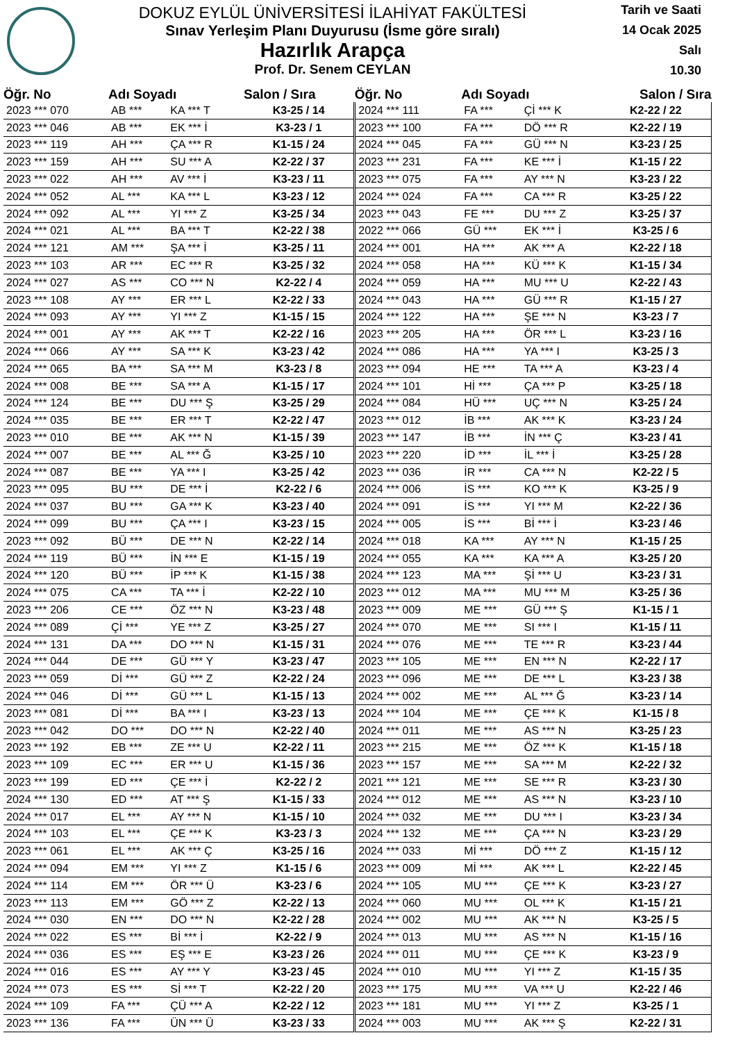DOKUZ EYLÜL ÜNİVERSİTESİ İLAHİYAT FAKÜLTESİ
Sınav Yerleşim Planı Duyurusu (İsme göre sıralı)
Hazırlık Arapça
Prof. Dr. Senem CEYLAN
Tarih ve Saati
14 Ocak 2025
Salı
10.30
| Öğr. No | Adı Soyadı | | Salon / Sıra | Öğr. No | Adı Soyadı | | Salon / Sıra |
| --- | --- | --- | --- | --- | --- | --- | --- |
| 2023 *** 070 | AB *** | KA *** T | K3-25 / 14 | 2024 *** 111 | FA *** | Çİ *** K | K2-22 / 22 |
| 2023 *** 046 | AB *** | EK *** İ | K3-23 / 1 | 2023 *** 100 | FA *** | DÖ *** R | K2-22 / 19 |
| 2023 *** 119 | AH *** | ÇA *** R | K1-15 / 24 | 2024 *** 045 | FA *** | GÜ *** N | K3-23 / 25 |
| 2023 *** 159 | AH *** | SU *** A | K2-22 / 37 | 2023 *** 231 | FA *** | KE *** İ | K1-15 / 22 |
| 2023 *** 022 | AH *** | AV *** İ | K3-23 / 11 | 2023 *** 075 | FA *** | AY *** N | K3-23 / 22 |
| 2024 *** 052 | AL *** | KA *** L | K3-23 / 12 | 2024 *** 024 | FA *** | CA *** R | K3-25 / 22 |
| 2024 *** 092 | AL *** | YI *** Z | K3-25 / 34 | 2023 *** 043 | FE *** | DU *** Z | K3-25 / 37 |
| 2024 *** 021 | AL *** | BA *** T | K2-22 / 38 | 2022 *** 066 | GÜ *** | EK *** İ | K3-25 / 6 |
| 2024 *** 121 | AM *** | ŞA *** İ | K3-25 / 11 | 2024 *** 001 | HA *** | AK *** A | K2-22 / 18 |
| 2023 *** 103 | AR *** | EC *** R | K3-25 / 32 | 2024 *** 058 | HA *** | KÜ *** K | K1-15 / 34 |
| 2024 *** 027 | AS *** | CO *** N | K2-22 / 4 | 2024 *** 059 | HA *** | MU *** U | K2-22 / 43 |
| 2023 *** 108 | AY *** | ER *** L | K2-22 / 33 | 2024 *** 043 | HA *** | GÜ *** R | K1-15 / 27 |
| 2024 *** 093 | AY *** | YI *** Z | K1-15 / 15 | 2024 *** 122 | HA *** | ŞE *** N | K3-23 / 7 |
| 2024 *** 001 | AY *** | AK *** T | K2-22 / 16 | 2023 *** 205 | HA *** | ÖR *** L | K3-23 / 16 |
| 2024 *** 066 | AY *** | SA *** K | K3-23 / 42 | 2024 *** 086 | HA *** | YA *** I | K3-25 / 3 |
| 2024 *** 065 | BA *** | SA *** M | K3-23 / 8 | 2023 *** 094 | HE *** | TA *** A | K3-23 / 4 |
| 2024 *** 008 | BE *** | SA *** A | K1-15 / 17 | 2024 *** 101 | Hİ *** | ÇA *** P | K3-25 / 18 |
| 2024 *** 124 | BE *** | DU *** Ş | K3-25 / 29 | 2024 *** 084 | HÜ *** | UÇ *** N | K3-25 / 24 |
| 2024 *** 035 | BE *** | ER *** T | K2-22 / 47 | 2023 *** 012 | İB *** | AK *** K | K3-23 / 24 |
| 2023 *** 010 | BE *** | AK *** N | K1-15 / 39 | 2023 *** 147 | İB *** | İN *** Ç | K3-23 / 41 |
| 2024 *** 007 | BE *** | AL *** Ğ | K3-25 / 10 | 2023 *** 220 | İD *** | İL *** İ | K3-25 / 28 |
| 2024 *** 087 | BE *** | YA *** I | K3-25 / 42 | 2023 *** 036 | İR *** | CA *** N | K2-22 / 5 |
| 2023 *** 095 | BU *** | DE *** İ | K2-22 / 6 | 2024 *** 006 | İS *** | KO *** K | K3-25 / 9 |
| 2024 *** 037 | BU *** | GA *** K | K3-23 / 40 | 2024 *** 091 | İS *** | YI *** M | K2-22 / 36 |
| 2024 *** 099 | BU *** | ÇA *** I | K3-23 / 15 | 2024 *** 005 | İS *** | Bİ *** İ | K3-23 / 46 |
| 2023 *** 092 | BÜ *** | DE *** N | K2-22 / 14 | 2024 *** 018 | KA *** | AY *** N | K1-15 / 25 |
| 2024 *** 119 | BÜ *** | İN *** E | K1-15 / 19 | 2024 *** 055 | KA *** | KA *** A | K3-25 / 20 |
| 2024 *** 120 | BÜ *** | İP *** K | K1-15 / 38 | 2024 *** 123 | MA *** | Şİ *** U | K3-23 / 31 |
| 2024 *** 075 | CA *** | TA *** İ | K2-22 / 10 | 2023 *** 012 | MA *** | MU *** M | K3-25 / 36 |
| 2023 *** 206 | CE *** | ÖZ *** N | K3-23 / 48 | 2023 *** 009 | ME *** | GÜ *** Ş | K1-15 / 1 |
| 2024 *** 089 | Çİ *** | YE *** Z | K3-25 / 27 | 2024 *** 070 | ME *** | SI *** I | K1-15 / 11 |
| 2024 *** 131 | DA *** | DO *** N | K1-15 / 31 | 2024 *** 076 | ME *** | TE *** R | K3-23 / 44 |
| 2024 *** 044 | DE *** | GÜ *** Y | K3-23 / 47 | 2023 *** 105 | ME *** | EN *** N | K2-22 / 17 |
| 2023 *** 059 | Dİ *** | GÜ *** Z | K2-22 / 24 | 2023 *** 096 | ME *** | DE *** L | K3-23 / 38 |
| 2024 *** 046 | Dİ *** | GÜ *** L | K1-15 / 13 | 2024 *** 002 | ME *** | AL *** Ğ | K3-23 / 14 |
| 2023 *** 081 | Dİ *** | BA *** I | K3-23 / 13 | 2024 *** 104 | ME *** | ÇE *** K | K1-15 / 8 |
| 2023 *** 042 | DO *** | DO *** N | K2-22 / 40 | 2024 *** 011 | ME *** | AS *** N | K3-25 / 23 |
| 2023 *** 192 | EB *** | ZE *** U | K2-22 / 11 | 2023 *** 215 | ME *** | ÖZ *** K | K1-15 / 18 |
| 2023 *** 109 | EC *** | ER *** U | K1-15 / 36 | 2023 *** 157 | ME *** | SA *** M | K2-22 / 32 |
| 2023 *** 199 | ED *** | ÇE *** İ | K2-22 / 2 | 2021 *** 121 | ME *** | SE *** R | K3-23 / 30 |
| 2024 *** 130 | ED *** | AT *** Ş | K1-15 / 33 | 2024 *** 012 | ME *** | AS *** N | K3-23 / 10 |
| 2024 *** 017 | EL *** | AY *** N | K1-15 / 10 | 2024 *** 032 | ME *** | DU *** I | K3-23 / 34 |
| 2024 *** 103 | EL *** | ÇE *** K | K3-23 / 3 | 2024 *** 132 | ME *** | ÇA *** N | K3-23 / 29 |
| 2023 *** 061 | EL *** | AK *** Ç | K3-25 / 16 | 2024 *** 033 | Mİ *** | DÖ *** Z | K1-15 / 12 |
| 2024 *** 094 | EM *** | YI *** Z | K1-15 / 6 | 2023 *** 009 | Mİ *** | AK *** L | K2-22 / 45 |
| 2024 *** 114 | EM *** | ÖR *** Ü | K3-23 / 6 | 2024 *** 105 | MU *** | ÇE *** K | K3-23 / 27 |
| 2023 *** 113 | EM *** | GÖ *** Z | K2-22 / 13 | 2024 *** 060 | MU *** | OL *** K | K1-15 / 21 |
| 2024 *** 030 | EN *** | DO *** N | K2-22 / 28 | 2024 *** 002 | MU *** | AK *** N | K3-25 / 5 |
| 2024 *** 022 | ES *** | Bİ *** İ | K2-22 / 9 | 2024 *** 013 | MU *** | AS *** N | K1-15 / 16 |
| 2024 *** 036 | ES *** | EŞ *** E | K3-23 / 26 | 2024 *** 011 | MU *** | ÇE *** K | K3-23 / 9 |
| 2024 *** 016 | ES *** | AY *** Y | K3-23 / 45 | 2024 *** 010 | MU *** | YI *** Z | K1-15 / 35 |
| 2024 *** 073 | ES *** | Sİ *** T | K2-22 / 20 | 2023 *** 175 | MU *** | VA *** U | K2-22 / 46 |
| 2024 *** 109 | FA *** | ÇÜ *** A | K2-22 / 12 | 2023 *** 181 | MU *** | YI *** Z | K3-25 / 1 |
| 2023 *** 136 | FA *** | ÜN *** Ü | K3-23 / 33 | 2024 *** 003 | MU *** | AK *** Ş | K2-22 / 31 |